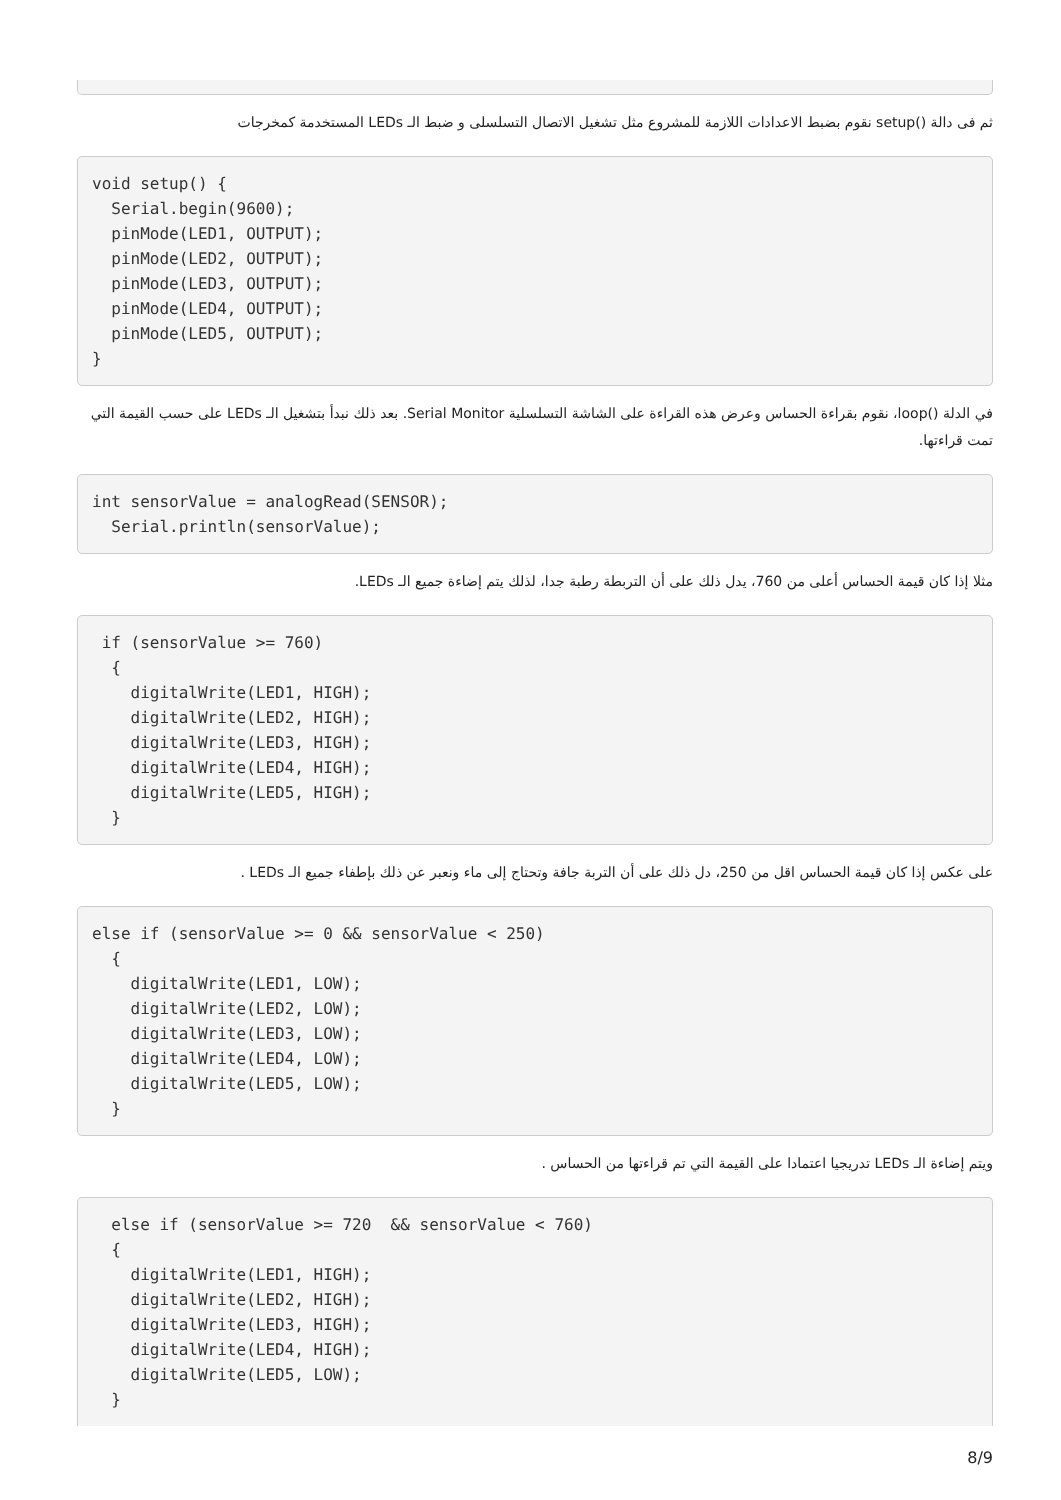ثم فى دالة ()setup نقوم بضبط الاعدادات اللازمة للمشروع مثل تشغيل الاتصال التسلسلى و ضبط الـ LEDs المستخدمة كمخرجات
void setup() {
  Serial.begin(9600);
  pinMode(LED1, OUTPUT);
  pinMode(LED2, OUTPUT);
  pinMode(LED3, OUTPUT);
  pinMode(LED4, OUTPUT);
  pinMode(LED5, OUTPUT);
}
في الدلة ()loop، نقوم بقراءة الحساس وعرض هذه القراءة على الشاشة التسلسلية Serial Monitor. بعد ذلك نبدأ بتشغيل الـ LEDs على حسب القيمة التي تمت قراءتها.
int sensorValue = analogRead(SENSOR);
  Serial.println(sensorValue);
مثلا إذا كان قيمة الحساس أعلى من 760، يدل ذلك على أن التربطة رطبة جدا، لذلك يتم إضاءة جميع الـ LEDs.
 if (sensorValue >= 760)
  {
    digitalWrite(LED1, HIGH);
    digitalWrite(LED2, HIGH);
    digitalWrite(LED3, HIGH);
    digitalWrite(LED4, HIGH);
    digitalWrite(LED5, HIGH);
  }
على عكس إذا كان قيمة الحساس اقل من 250، دل ذلك على أن التربة جافة وتحتاج إلى ماء ونعبر عن ذلك بإطفاء جميع الـ LEDs .
else if (sensorValue >= 0 && sensorValue < 250)
  {
    digitalWrite(LED1, LOW);
    digitalWrite(LED2, LOW);
    digitalWrite(LED3, LOW);
    digitalWrite(LED4, LOW);
    digitalWrite(LED5, LOW);
  }
ويتم إضاءة الـ LEDs تدريجيا اعتمادا على القيمة التي تم قراءتها من الحساس .
  else if (sensorValue >= 720  && sensorValue < 760)
  {
    digitalWrite(LED1, HIGH);
    digitalWrite(LED2, HIGH);
    digitalWrite(LED3, HIGH);
    digitalWrite(LED4, HIGH);
    digitalWrite(LED5, LOW);
  }
8/9